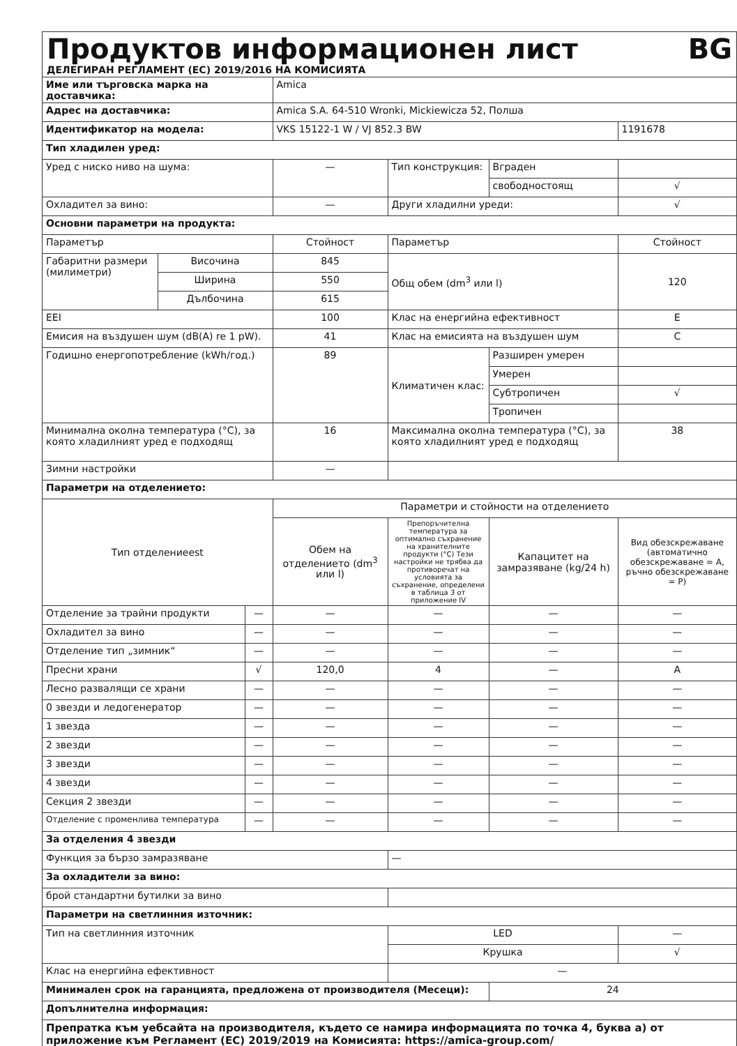Продуктов информационен лист BG
ДЕЛЕГИРАН РЕГЛАМЕНТ (ЕС) 2019/2016 НА КОМИСИЯТА
| Име или търговска марка на доставчика: | | | Amica | | | |
| Адрес на доставчика: | | | Amica S.A. 64-510 Wronki, Mickiewicza 52, Полша | | | |
| Идентификатор на модела: | | | VKS 15122-1 W / VJ 852.3 BW | | | 1191678 |
| Тип хладилен уред: | | | | | | |
| Уред с ниско ниво на шума: | | | — | Тип конструкция: | Вграден | |
| | | | | | свободностоящ | √ |
| Охладител за вино: | | | — | Други хладилни уреди: | | √ |
| Основни параметри на продукта: | | | | | | |
| Параметър | | | Стойност | Параметър | | Стойност |
| Габаритни размери (милиметри) | Височина | | 845 | Общ обем (dm<sup>3</sup> или l) | | 120 |
| | Ширина | | 550 | | | |
| | Дълбочина | | 615 | | | |
| EEI | | | 100 | Клас на енергийна ефективност | | E |
| Емисия на въздушен шум (dB(A) re 1 pW). | | | 41 | Клас на емисията на въздушен шум | | C |
| Годишно енергопотребление (kWh/год.) | | | 89 | Климатичен клас: | Разширен умерен | |
| | | | | | Умерен | |
| | | | | | Субтропичен | √ |
| | | | | | Тропичен | |
| Минимална околна температура (°C), за която хладилният уред е подходящ | | | 16 | Максимална околна температура (°C), за която хладилният уред е подходящ | | 38 |
| Зимни настройки | | | — | | | |
| Параметри на отделението: | | | | | | |
| Тип отделениееst | | | Параметри и стойности на отделението | | | |
| | | | Обем на отделението (dm<sup>3</sup> или l) | Препоръчителна температура за оптимално съхранение на хранителните продукти (°C) Тези настройки не трябва да противоречат на условията за съхранение, определени в таблица 3 от приложение IV | Капацитет на замразяване (kg/24 h) | Вид обезскрежаване (автоматично обезскрежаване = A, ръчно обезскрежаване = P) |
| Отделение за трайни продукти | | — | — | — | — | — |
| Охладител за вино | | — | — | — | — | — |
| Отделение тип „зимник“ | | — | — | — | — | — |
| Пресни храни | | √ | 120,0 | 4 | — | A |
| Лесно развалящи се храни | | — | — | — | — | — |
| 0 звезди и ледогенератор | | — | — | — | — | — |
| 1 звезда | | — | — | — | — | — |
| 2 звезди | | — | — | — | — | — |
| 3 звезди | | — | — | — | — | — |
| 4 звезди | | — | — | — | — | — |
| Секция 2 звезди | | — | — | — | — | — |
| Отделение с променлива температура | | — | — | — | — | — |
| За отделения 4 звезди | | | | | | |
| Функция за бързо замразяване | | | | — | | |
| За охладители за вино: | | | | | | |
| брой стандартни бутилки за вино | | | | | | |
| Параметри на светлинния източник: | | | | | | |
| Тип на светлинния източник | | | | LED | | — |
| | | | | Крушка | | √ |
| Клас на енергийна ефективност | | | | — | | |
| Минимален срок на гаранцията, предложена от производителя (Месеци): | | | | | 24 | |
| Допълнителна информация: | | | | | | |
| Препратка към уебсайта на производителя, където се намира информацията по точка 4, буква а) от приложение към Регламент (ЕС) 2019/2019 на Комисията: https://amica-group.com/ | | | | | | |